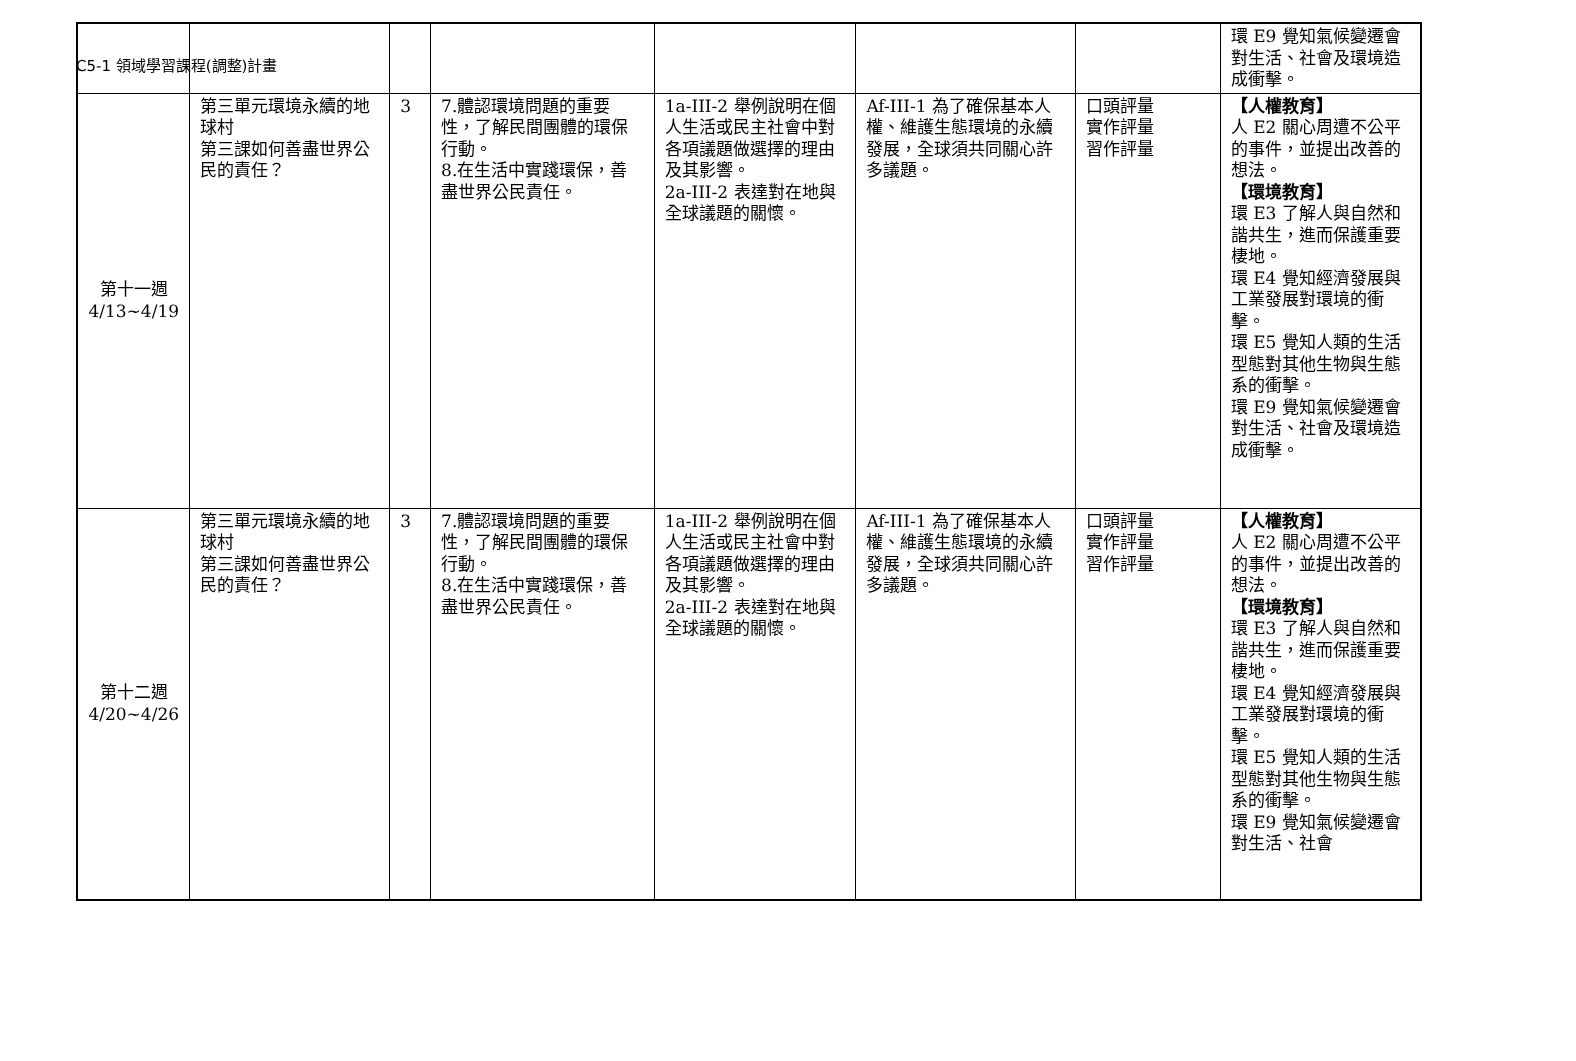C5-1 領域學習課程(調整)計畫
| | | | | | | | 環 E9 覺知氣候變遷會對生活、社會及環境造成衝擊。 |
| 第十一週 4/13~4/19 | 第三單元環境永續的地球村 第三課如何善盡世界公民的責任？ | 3 | 7.體認環境問題的重要性，了解民間團體的環保行動。 8.在生活中實踐環保，善盡世界公民責任。 | 1a-III-2 舉例說明在個人生活或民主社會中對各項議題做選擇的理由及其影響。 2a-III-2 表達對在地與全球議題的關懷。 | Af-III-1 為了確保基本人權、維護生態環境的永續發展，全球須共同關心許多議題。 | 口頭評量 實作評量 習作評量 | 【人權教育】 人 E2 關心周遭不公平的事件，並提出改善的想法。 【環境教育】 環 E3 了解人與自然和諧共生，進而保護重要棲地。 環 E4 覺知經濟發展與工業發展對環境的衝擊。 環 E5 覺知人類的生活型態對其他生物與生態系的衝擊。 環 E9 覺知氣候變遷會對生活、社會及環境造成衝擊。 |
| 第十二週 4/20~4/26 | 第三單元環境永續的地球村 第三課如何善盡世界公民的責任？ | 3 | 7.體認環境問題的重要性，了解民間團體的環保行動。 8.在生活中實踐環保，善盡世界公民責任。 | 1a-III-2 舉例說明在個人生活或民主社會中對各項議題做選擇的理由及其影響。 2a-III-2 表達對在地與全球議題的關懷。 | Af-III-1 為了確保基本人權、維護生態環境的永續發展，全球須共同關心許多議題。 | 口頭評量 實作評量 習作評量 | 【人權教育】 人 E2 關心周遭不公平的事件，並提出改善的想法。 【環境教育】 環 E3 了解人與自然和諧共生，進而保護重要棲地。 環 E4 覺知經濟發展與工業發展對環境的衝擊。 環 E5 覺知人類的生活型態對其他生物與生態系的衝擊。 環 E9 覺知氣候變遷會對生活、社會 |